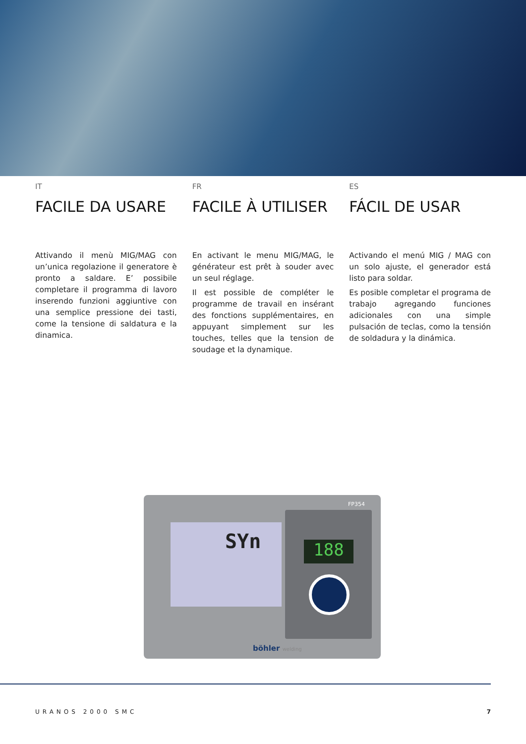IT
FACILE DA USARE
Attivando il menù MIG/MAG con un’unica regolazione il generatore è pronto a saldare. E’ possibile completare il programma di lavoro inserendo funzioni aggiuntive con una semplice pressione dei tasti, come la tensione di saldatura e la dinamica.
FR
FACILE À UTILISER
En activant le menu MIG/MAG, le générateur est prêt à souder avec un seul réglage.
Il est possible de compléter le programme de travail en insérant des fonctions supplémentaires, en appuyant simplement sur les touches, telles que la tension de soudage et la dynamique.
ES
FÁCIL DE USAR
Activando el menú MIG / MAG con un solo ajuste, el generador está listo para soldar.
Es posible completar el programa de trabajo agregando funciones adicionales con una simple pulsación de teclas, como la tensión de soldadura y la dinámica.
FP354
SYn
188
böhler welding
URANOS 2000 SMC 7